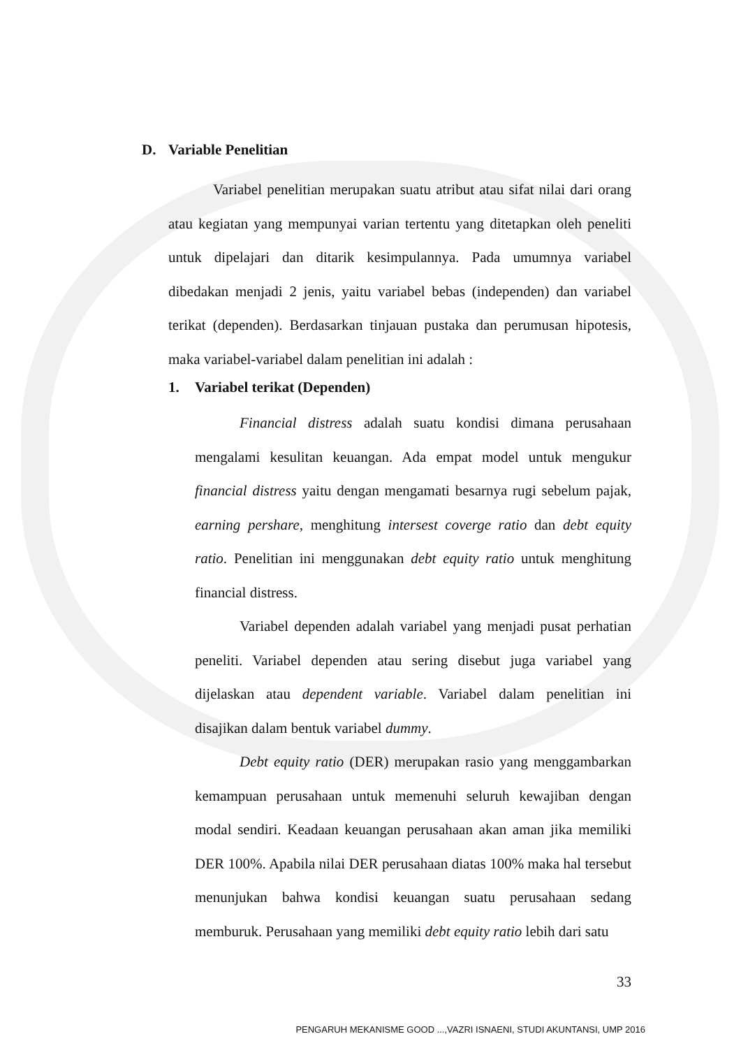D. Variable Penelitian
Variabel penelitian merupakan suatu atribut atau sifat nilai dari orang atau kegiatan yang mempunyai varian tertentu yang ditetapkan oleh peneliti untuk dipelajari dan ditarik kesimpulannya. Pada umumnya variabel dibedakan menjadi 2 jenis, yaitu variabel bebas (independen) dan variabel terikat (dependen). Berdasarkan tinjauan pustaka dan perumusan hipotesis, maka variabel-variabel dalam penelitian ini adalah :
1. Variabel terikat (Dependen)
Financial distress adalah suatu kondisi dimana perusahaan mengalami kesulitan keuangan. Ada empat model untuk mengukur financial distress yaitu dengan mengamati besarnya rugi sebelum pajak, earning pershare, menghitung intersest coverge ratio dan debt equity ratio. Penelitian ini menggunakan debt equity ratio untuk menghitung financial distress.
Variabel dependen adalah variabel yang menjadi pusat perhatian peneliti. Variabel dependen atau sering disebut juga variabel yang dijelaskan atau dependent variable. Variabel dalam penelitian ini disajikan dalam bentuk variabel dummy.
Debt equity ratio (DER) merupakan rasio yang menggambarkan kemampuan perusahaan untuk memenuhi seluruh kewajiban dengan modal sendiri. Keadaan keuangan perusahaan akan aman jika memiliki DER 100%. Apabila nilai DER perusahaan diatas 100% maka hal tersebut menunjukan bahwa kondisi keuangan suatu perusahaan sedang memburuk. Perusahaan yang memiliki debt equity ratio lebih dari satu
33
PENGARUH MEKANISME GOOD ...,VAZRI ISNAENI, STUDI AKUNTANSI, UMP 2016